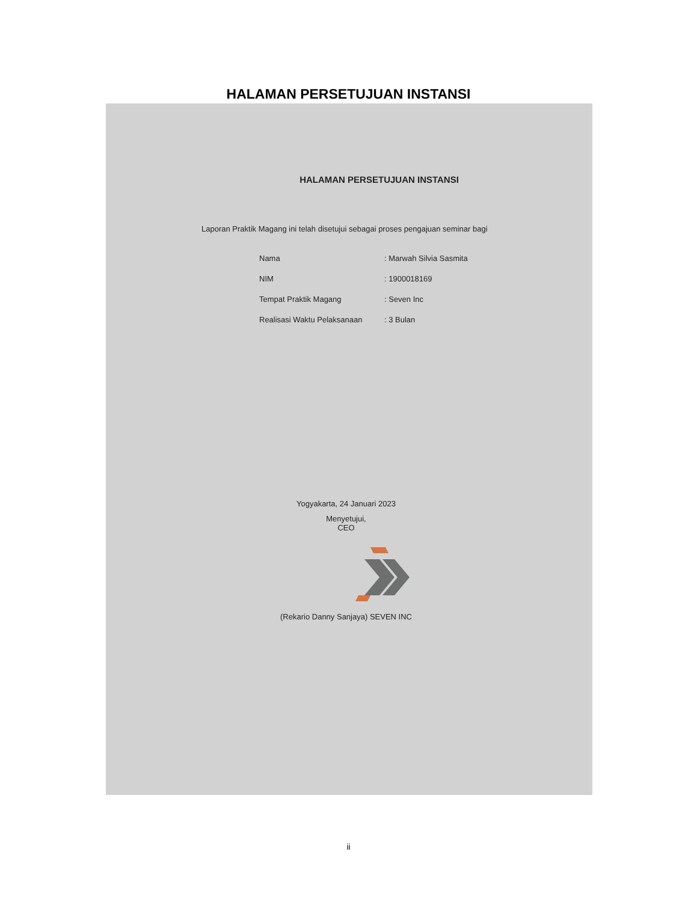HALAMAN PERSETUJUAN INSTANSI
HALAMAN PERSETUJUAN INSTANSI
Laporan Praktik Magang ini telah disetujui sebagai proses pengajuan seminar bagi
| Nama | : Marwah Silvia Sasmita |
| NIM | : 1900018169 |
| Tempat Praktik Magang | : Seven Inc |
| Realisasi Waktu Pelaksanaan | : 3 Bulan |
Yogyakarta, 24 Januari 2023
Menyetujui,
CEO
(Rekario Danny Sanjaya) SEVEN INC
ii